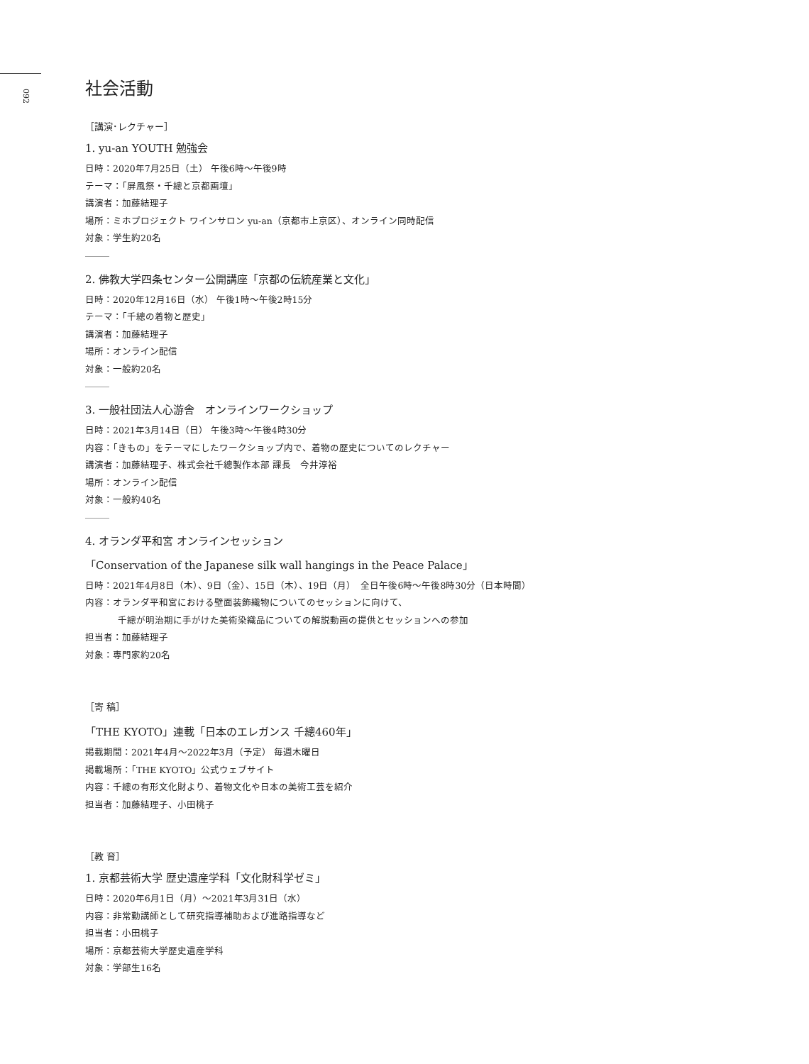092
社会活動
［講演･レクチャー］
1. yu-an YOUTH 勉強会
日時：2020年7月25日（土） 午後6時～午後9時
テーマ：「屏風祭・千總と京都画壇」
講演者：加藤結理子
場所：ミホプロジェクト ワインサロン yu-an（京都市上京区）、オンライン同時配信
対象：学生約20名
2. 佛教大学四条センター公開講座「京都の伝統産業と文化」
日時：2020年12月16日（水） 午後1時～午後2時15分
テーマ：「千總の着物と歴史」
講演者：加藤結理子
場所：オンライン配信
対象：一般約20名
3. 一般社団法人心游舎　オンラインワークショップ
日時：2021年3月14日（日） 午後3時～午後4時30分
内容：「きもの」をテーマにしたワークショップ内で、着物の歴史についてのレクチャー
講演者：加藤結理子、株式会社千總製作本部 課長　今井淳裕
場所：オンライン配信
対象：一般約40名
4. オランダ平和宮 オンラインセッション
「Conservation of the Japanese silk wall hangings in the Peace Palace」
日時：2021年4月8日（木）、9日（金）、15日（木）、19日（月）　全日午後6時～午後8時30分（日本時間）
内容：オランダ平和宮における壁面装飾織物についてのセッションに向けて、
千總が明治期に手がけた美術染織品についての解説動画の提供とセッションへの参加
担当者：加藤結理子
対象：専門家約20名
［寄 稿］
「THE KYOTO」連載「日本のエレガンス 千總460年」
掲載期間：2021年4月～2022年3月（予定） 毎週木曜日
掲載場所：「THE KYOTO」公式ウェブサイト
内容：千總の有形文化財より、着物文化や日本の美術工芸を紹介
担当者：加藤結理子、小田桃子
［教 育］
1. 京都芸術大学 歴史遺産学科「文化財科学ゼミ」
日時：2020年6月1日（月）～2021年3月31日（水）
内容：非常勤講師として研究指導補助および進路指導など
担当者：小田桃子
場所：京都芸術大学歴史遺産学科
対象：学部生16名